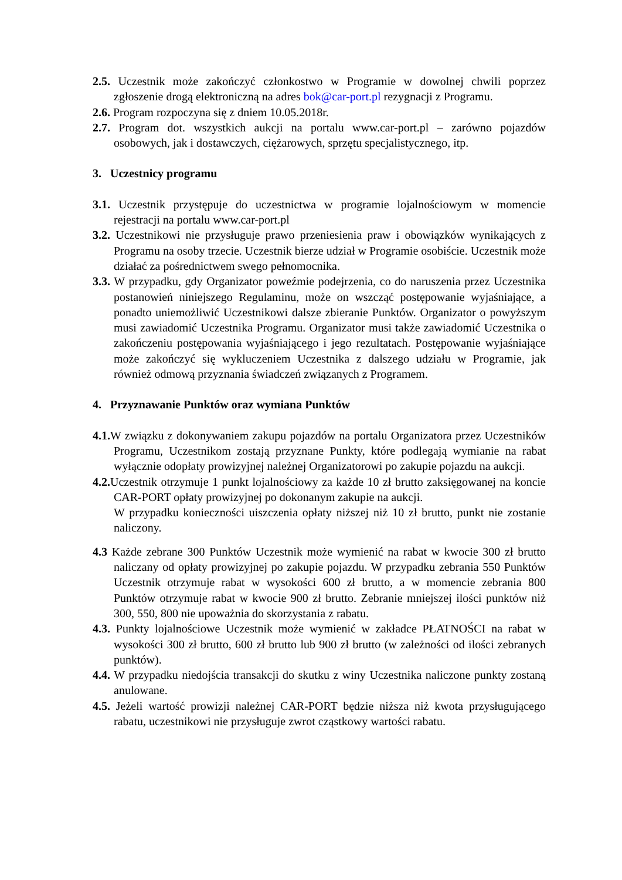2.5. Uczestnik może zakończyć członkostwo w Programie w dowolnej chwili poprzez zgłoszenie drogą elektroniczną na adres bok@car-port.pl rezygnacji z Programu.
2.6. Program rozpoczyna się z dniem 10.05.2018r.
2.7. Program dot. wszystkich aukcji na portalu www.car-port.pl – zarówno pojazdów osobowych, jak i dostawczych, ciężarowych, sprzętu specjalistycznego, itp.
3. Uczestnicy programu
3.1. Uczestnik przystępuje do uczestnictwa w programie lojalnościowym w momencie rejestracji na portalu www.car-port.pl
3.2. Uczestnikowi nie przysługuje prawo przeniesienia praw i obowiązków wynikających z Programu na osoby trzecie. Uczestnik bierze udział w Programie osobiście. Uczestnik może działać za pośrednictwem swego pełnomocnika.
3.3. W przypadku, gdy Organizator poweźmie podejrzenia, co do naruszenia przez Uczestnika postanowień niniejszego Regulaminu, może on wszcząć postępowanie wyjaśniające, a ponadto uniemożliwić Uczestnikowi dalsze zbieranie Punktów. Organizator o powyższym musi zawiadomić Uczestnika Programu. Organizator musi także zawiadomić Uczestnika o zakończeniu postępowania wyjaśniającego i jego rezultatach. Postępowanie wyjaśniające może zakończyć się wykluczeniem Uczestnika z dalszego udziału w Programie, jak również odmową przyznania świadczeń związanych z Programem.
4. Przyznawanie Punktów oraz wymiana Punktów
4.1. W związku z dokonywaniem zakupu pojazdów na portalu Organizatora przez Uczestników Programu, Uczestnikom zostają przyznane Punkty, które podlegają wymianie na rabat wyłącznie odopłaty prowizyjnej należnej Organizatorowi po zakupie pojazdu na aukcji.
4.2. Uczestnik otrzymuje 1 punkt lojalnościowy za każde 10 zł brutto zaksięgowanej na koncie CAR-PORT opłaty prowizyjnej po dokonanym zakupie na aukcji.
W przypadku konieczności uiszczenia opłaty niższej niż 10 zł brutto, punkt nie zostanie naliczony.
4.3 Każde zebrane 300 Punktów Uczestnik może wymienić na rabat w kwocie 300 zł brutto naliczany od opłaty prowizyjnej po zakupie pojazdu. W przypadku zebrania 550 Punktów Uczestnik otrzymuje rabat w wysokości 600 zł brutto, a w momencie zebrania 800 Punktów otrzymuje rabat w kwocie 900 zł brutto. Zebranie mniejszej ilości punktów niż 300, 550, 800 nie upoważnia do skorzystania z rabatu.
4.3. Punkty lojalnościowe Uczestnik może wymienić w zakładce PŁATNOŚCI na rabat w wysokości 300 zł brutto, 600 zł brutto lub 900 zł brutto (w zależności od ilości zebranych punktów).
4.4. W przypadku niedojścia transakcji do skutku z winy Uczestnika naliczone punkty zostaną anulowane.
4.5. Jeżeli wartość prowizji należnej CAR-PORT będzie niższa niż kwota przysługującego rabatu, uczestnikowi nie przysługuje zwrot cząstkowy wartości rabatu.